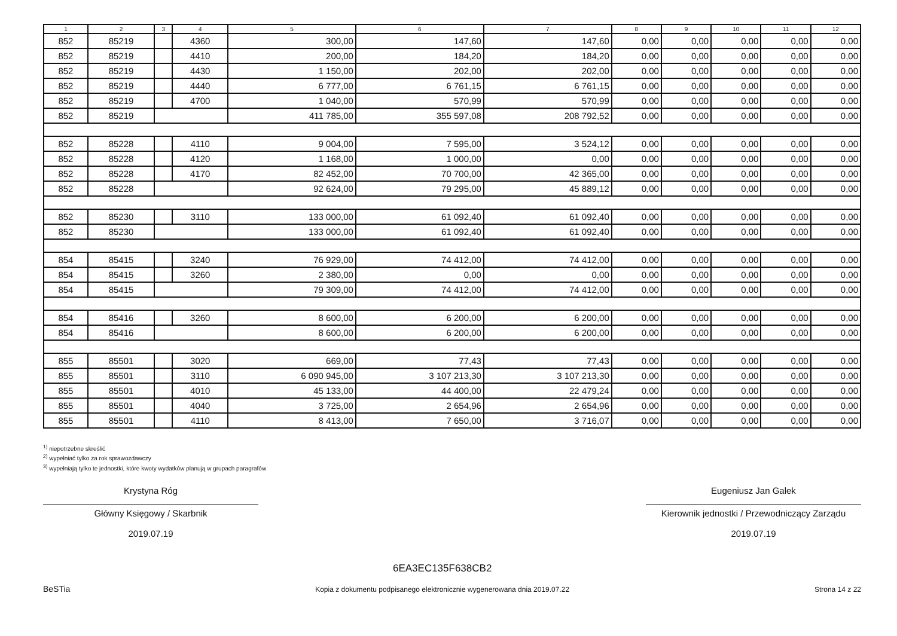| 1 | 2 | 3 | 4 | 5 | 6 | 7 | 8 | 9 | 10 | 11 | 12 |
| --- | --- | --- | --- | --- | --- | --- | --- | --- | --- | --- | --- |
| 852 | 85219 | | 4360 | 300,00 | 147,60 | 147,60 | 0,00 | 0,00 | 0,00 | 0,00 | 0,00 |
| 852 | 85219 | | 4410 | 200,00 | 184,20 | 184,20 | 0,00 | 0,00 | 0,00 | 0,00 | 0,00 |
| 852 | 85219 | | 4430 | 1 150,00 | 202,00 | 202,00 | 0,00 | 0,00 | 0,00 | 0,00 | 0,00 |
| 852 | 85219 | | 4440 | 6 777,00 | 6 761,15 | 6 761,15 | 0,00 | 0,00 | 0,00 | 0,00 | 0,00 |
| 852 | 85219 | | 4700 | 1 040,00 | 570,99 | 570,99 | 0,00 | 0,00 | 0,00 | 0,00 | 0,00 |
| 852 | 85219 | | | 411 785,00 | 355 597,08 | 208 792,52 | 0,00 | 0,00 | 0,00 | 0,00 | 0,00 |
| 852 | 85228 | | 4110 | 9 004,00 | 7 595,00 | 3 524,12 | 0,00 | 0,00 | 0,00 | 0,00 | 0,00 |
| 852 | 85228 | | 4120 | 1 168,00 | 1 000,00 | 0,00 | 0,00 | 0,00 | 0,00 | 0,00 | 0,00 |
| 852 | 85228 | | 4170 | 82 452,00 | 70 700,00 | 42 365,00 | 0,00 | 0,00 | 0,00 | 0,00 | 0,00 |
| 852 | 85228 | | | 92 624,00 | 79 295,00 | 45 889,12 | 0,00 | 0,00 | 0,00 | 0,00 | 0,00 |
| 852 | 85230 | | 3110 | 133 000,00 | 61 092,40 | 61 092,40 | 0,00 | 0,00 | 0,00 | 0,00 | 0,00 |
| 852 | 85230 | | | 133 000,00 | 61 092,40 | 61 092,40 | 0,00 | 0,00 | 0,00 | 0,00 | 0,00 |
| 854 | 85415 | | 3240 | 76 929,00 | 74 412,00 | 74 412,00 | 0,00 | 0,00 | 0,00 | 0,00 | 0,00 |
| 854 | 85415 | | 3260 | 2 380,00 | 0,00 | 0,00 | 0,00 | 0,00 | 0,00 | 0,00 | 0,00 |
| 854 | 85415 | | | 79 309,00 | 74 412,00 | 74 412,00 | 0,00 | 0,00 | 0,00 | 0,00 | 0,00 |
| 854 | 85416 | | 3260 | 8 600,00 | 6 200,00 | 6 200,00 | 0,00 | 0,00 | 0,00 | 0,00 | 0,00 |
| 854 | 85416 | | | 8 600,00 | 6 200,00 | 6 200,00 | 0,00 | 0,00 | 0,00 | 0,00 | 0,00 |
| 855 | 85501 | | 3020 | 669,00 | 77,43 | 77,43 | 0,00 | 0,00 | 0,00 | 0,00 | 0,00 |
| 855 | 85501 | | 3110 | 6 090 945,00 | 3 107 213,30 | 3 107 213,30 | 0,00 | 0,00 | 0,00 | 0,00 | 0,00 |
| 855 | 85501 | | 4010 | 45 133,00 | 44 400,00 | 22 479,24 | 0,00 | 0,00 | 0,00 | 0,00 | 0,00 |
| 855 | 85501 | | 4040 | 3 725,00 | 2 654,96 | 2 654,96 | 0,00 | 0,00 | 0,00 | 0,00 | 0,00 |
| 855 | 85501 | | 4110 | 8 413,00 | 7 650,00 | 3 716,07 | 0,00 | 0,00 | 0,00 | 0,00 | 0,00 |
<sup>1)</sup> niepotrzebne skreślić
<sup>2)</sup> wypełniać tylko za rok sprawozdawczy
<sup>3)</sup> wypełniają tylko te jednostki, które kwoty wydatków planują w grupach paragrafów
Krystyna Róg
Główny Księgowy / Skarbnik
2019.07.19
Eugeniusz Jan Galek
Kierownik jednostki / Przewodniczący Zarządu
2019.07.19
BeSTia
6EA3EC135F638CB2
Kopia z dokumentu podpisanego elektronicznie wygenerowana dnia 2019.07.22
Strona 14 z 22